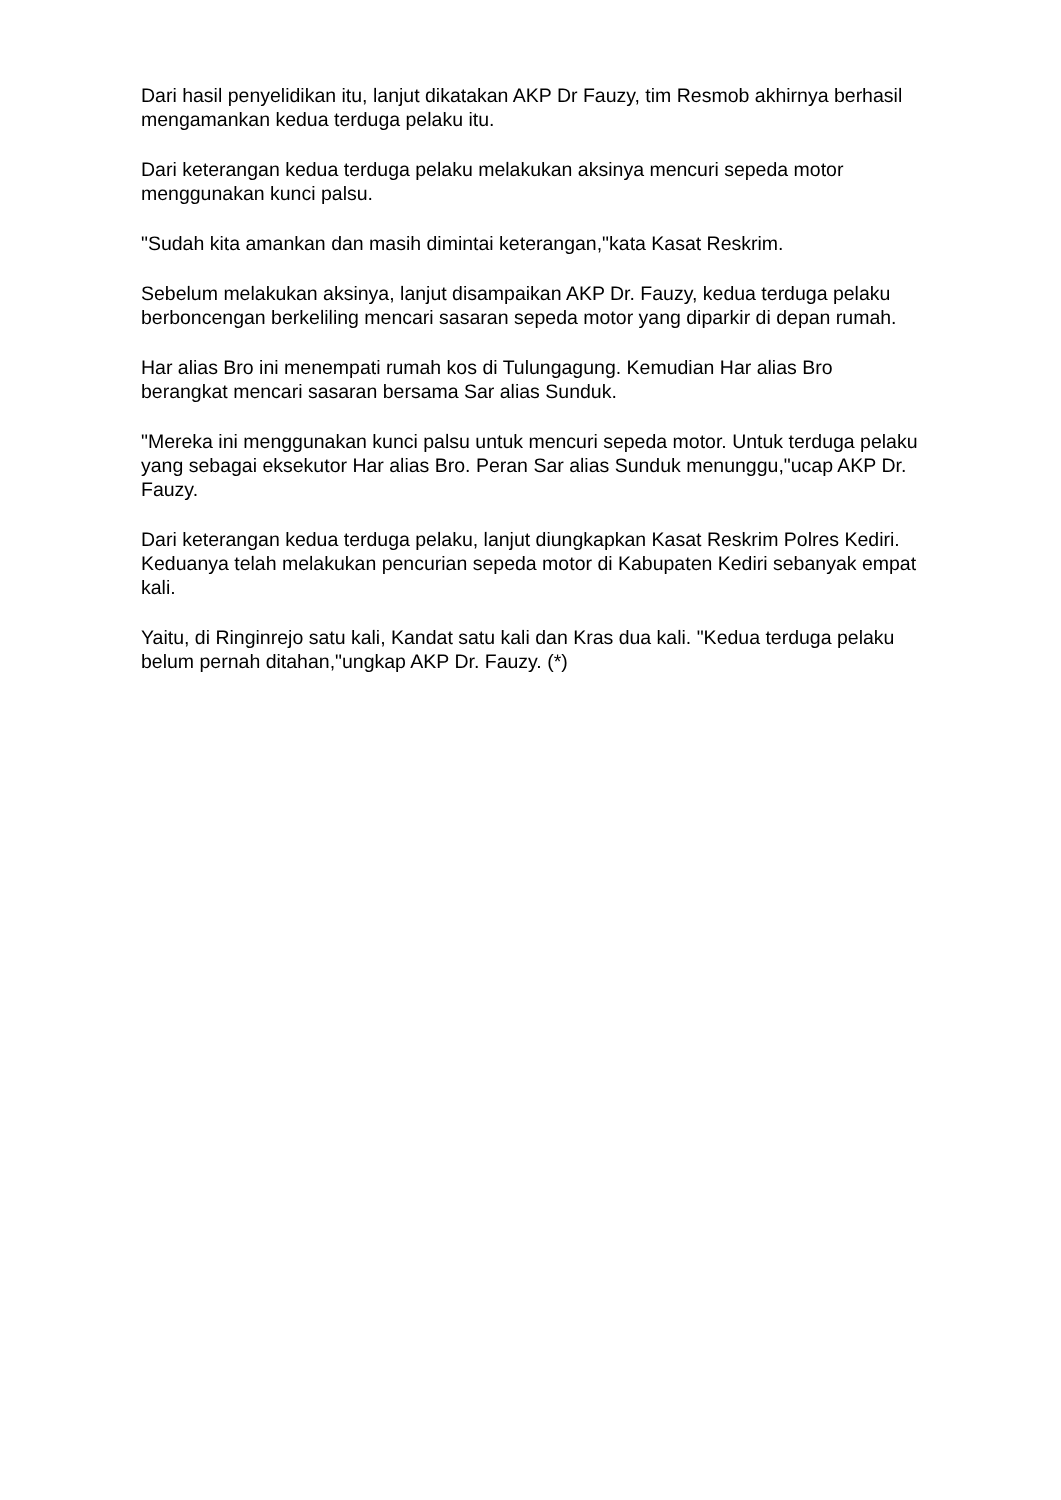Dari hasil penyelidikan itu, lanjut dikatakan AKP Dr Fauzy, tim Resmob akhirnya berhasil mengamankan kedua terduga pelaku itu.
Dari keterangan kedua terduga pelaku melakukan aksinya mencuri sepeda motor menggunakan kunci palsu.
"Sudah kita amankan dan masih dimintai keterangan,"kata Kasat Reskrim.
Sebelum melakukan aksinya, lanjut disampaikan AKP Dr. Fauzy, kedua terduga pelaku berboncengan berkeliling mencari sasaran sepeda motor yang diparkir di depan rumah.
Har alias Bro ini menempati rumah kos di Tulungagung. Kemudian Har alias Bro berangkat mencari sasaran bersama Sar alias Sunduk.
"Mereka ini menggunakan kunci palsu untuk mencuri sepeda motor. Untuk terduga pelaku yang sebagai eksekutor Har alias Bro. Peran Sar alias Sunduk menunggu,"ucap AKP Dr. Fauzy.
Dari keterangan kedua terduga pelaku, lanjut diungkapkan Kasat Reskrim Polres Kediri. Keduanya telah melakukan pencurian sepeda motor di Kabupaten Kediri sebanyak empat kali.
Yaitu, di Ringinrejo satu kali, Kandat satu kali dan Kras dua kali. "Kedua terduga pelaku belum pernah ditahan,"ungkap AKP Dr. Fauzy. (*)